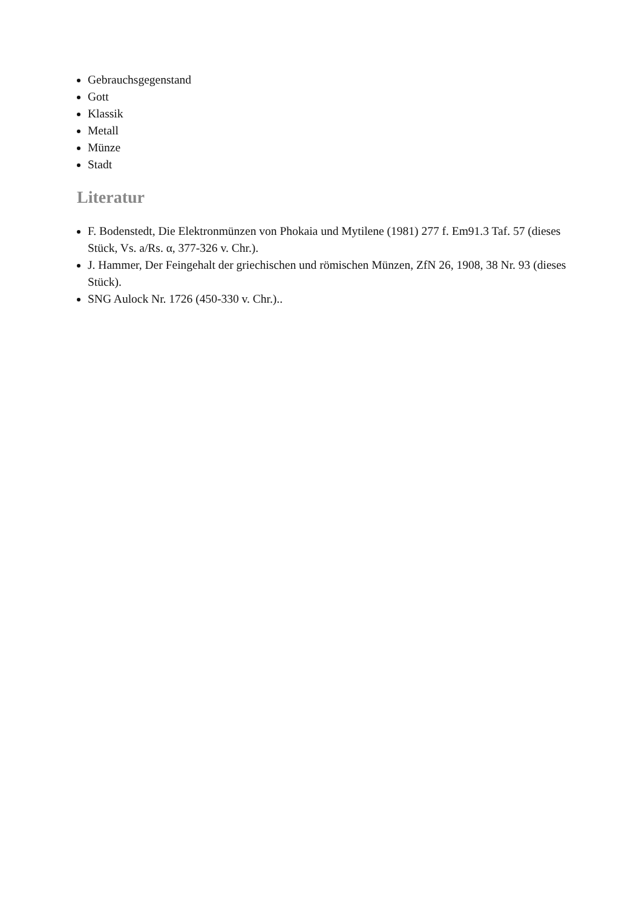Gebrauchsgegenstand
Gott
Klassik
Metall
Münze
Stadt
Literatur
F. Bodenstedt, Die Elektronmünzen von Phokaia und Mytilene (1981) 277 f. Em91.3 Taf. 57 (dieses Stück, Vs. a/Rs. α, 377-326 v. Chr.).
J. Hammer, Der Feingehalt der griechischen und römischen Münzen, ZfN 26, 1908, 38 Nr. 93 (dieses Stück).
SNG Aulock Nr. 1726 (450-330 v. Chr.)..